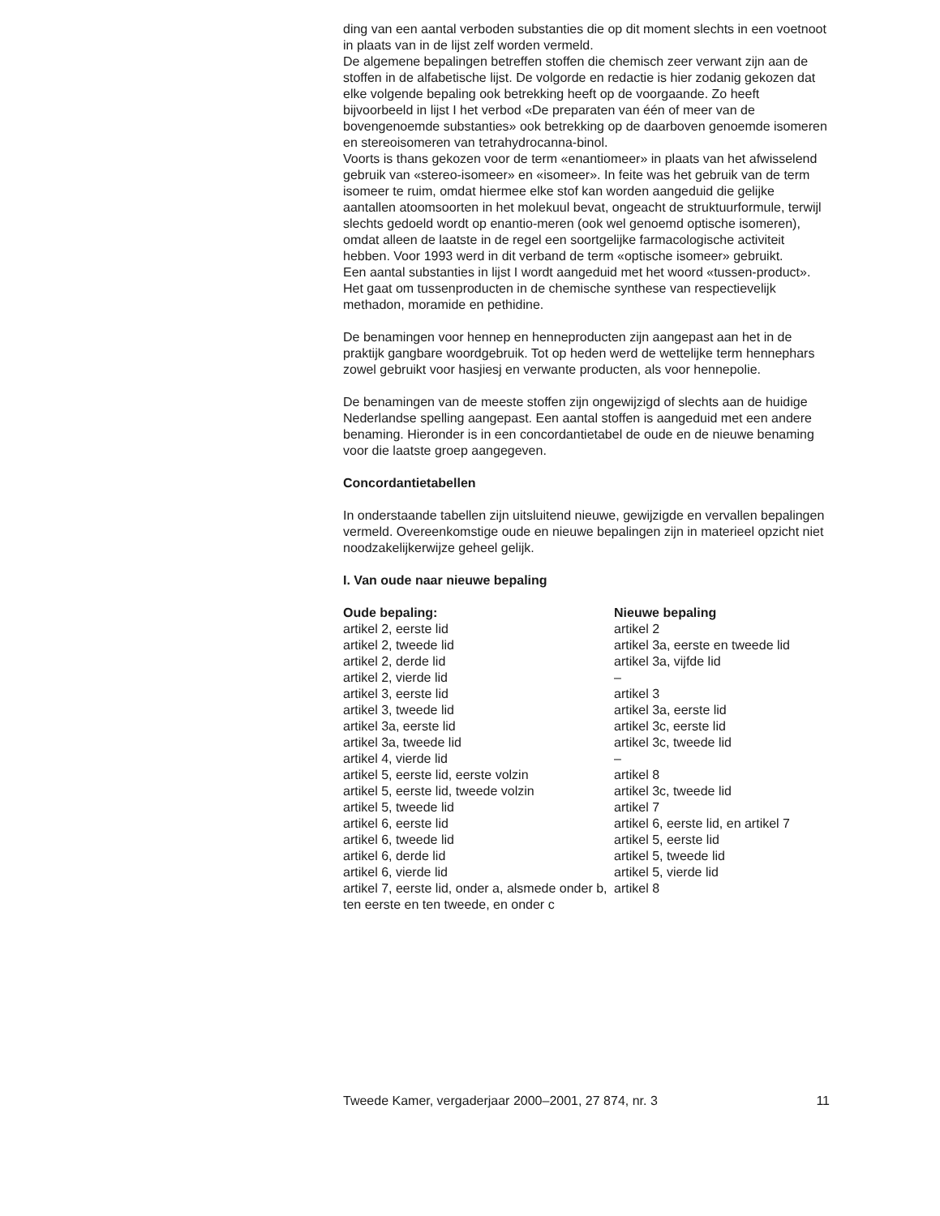ding van een aantal verboden substanties die op dit moment slechts in een voetnoot in plaats van in de lijst zelf worden vermeld.
De algemene bepalingen betreffen stoffen die chemisch zeer verwant zijn aan de stoffen in de alfabetische lijst. De volgorde en redactie is hier zodanig gekozen dat elke volgende bepaling ook betrekking heeft op de voorgaande. Zo heeft bijvoorbeeld in lijst I het verbod «De preparaten van één of meer van de bovengenoemde substanties» ook betrekking op de daarboven genoemde isomeren en stereoisomeren van tetrahydrocanna-binol.
Voorts is thans gekozen voor de term «enantiomeer» in plaats van het afwisselend gebruik van «stereo-isomeer» en «isomeer». In feite was het gebruik van de term isomeer te ruim, omdat hiermee elke stof kan worden aangeduid die gelijke aantallen atoomsoorten in het molekuul bevat, ongeacht de struktuurformule, terwijl slechts gedoeld wordt op enantio-meren (ook wel genoemd optische isomeren), omdat alleen de laatste in de regel een soortgelijke farmacologische activiteit hebben. Voor 1993 werd in dit verband de term «optische isomeer» gebruikt.
Een aantal substanties in lijst I wordt aangeduid met het woord «tussen-product». Het gaat om tussenproducten in de chemische synthese van respectievelijk methadon, moramide en pethidine.
De benamingen voor hennep en henneproducten zijn aangepast aan het in de praktijk gangbare woordgebruik. Tot op heden werd de wettelijke term hennephars zowel gebruikt voor hasjiesj en verwante producten, als voor hennepolie.
De benamingen van de meeste stoffen zijn ongewijzigd of slechts aan de huidige Nederlandse spelling aangepast. Een aantal stoffen is aangeduid met een andere benaming. Hieronder is in een concordantietabel de oude en de nieuwe benaming voor die laatste groep aangegeven.
Concordantietabellen
In onderstaande tabellen zijn uitsluitend nieuwe, gewijzigde en vervallen bepalingen vermeld. Overeenkomstige oude en nieuwe bepalingen zijn in materieel opzicht niet noodzakelijkerwijze geheel gelijk.
I. Van oude naar nieuwe bepaling
| Oude bepaling: | Nieuwe bepaling |
| --- | --- |
| artikel 2, eerste lid | artikel 2 |
| artikel 2, tweede lid | artikel 3a, eerste en tweede lid |
| artikel 2, derde lid | artikel 3a, vijfde lid |
| artikel 2, vierde lid | – |
| artikel 3, eerste lid | artikel 3 |
| artikel 3, tweede lid | artikel 3a, eerste lid |
| artikel 3a, eerste lid | artikel 3c, eerste lid |
| artikel 3a, tweede lid | artikel 3c, tweede lid |
| artikel 4, vierde lid | – |
| artikel 5, eerste lid, eerste volzin | artikel 8 |
| artikel 5, eerste lid, tweede volzin | artikel 3c, tweede lid |
| artikel 5, tweede lid | artikel 7 |
| artikel 6, eerste lid | artikel 6, eerste lid, en artikel 7 |
| artikel 6, tweede lid | artikel 5, eerste lid |
| artikel 6, derde lid | artikel 5, tweede lid |
| artikel 6, vierde lid | artikel 5, vierde lid |
| artikel 7, eerste lid, onder a, alsmede onder b, ten eerste en ten tweede, en onder c | artikel 8 |
Tweede Kamer, vergaderjaar 2000–2001, 27 874, nr. 3 11